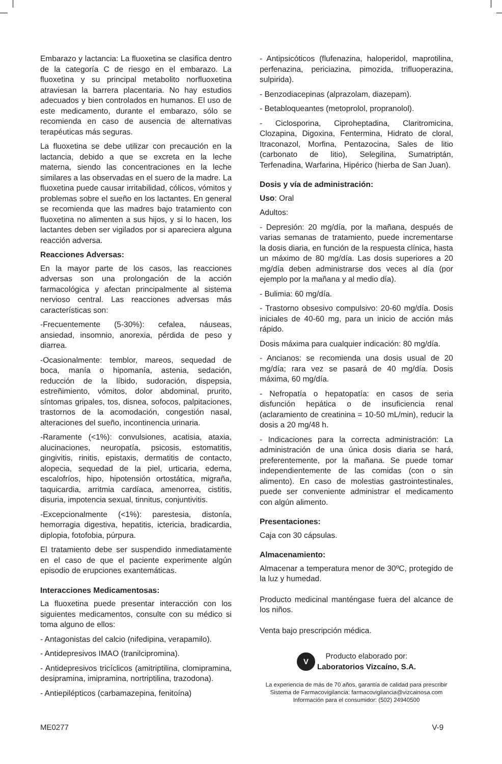Embarazo y lactancia: La fluoxetina se clasifica dentro de la categoría C de riesgo en el embarazo. La fluoxetina y su principal metabolito norfluoxetina atraviesan la barrera placentaria. No hay estudios adecuados y bien controlados en humanos. El uso de este medicamento, durante el embarazo, sólo se recomienda en caso de ausencia de alternativas terapéuticas más seguras.
La fluoxetina se debe utilizar con precaución en la lactancia, debido a que se excreta en la leche materna, siendo las concentraciones en la leche similares a las observadas en el suero de la madre. La fluoxetina puede causar irritabilidad, cólicos, vómitos y problemas sobre el sueño en los lactantes. En general se recomienda que las madres bajo tratamiento con fluoxetina no alimenten a sus hijos, y si lo hacen, los lactantes deben ser vigilados por si apareciera alguna reacción adversa.
Reacciones Adversas:
En la mayor parte de los casos, las reacciones adversas son una prolongación de la acción farmacológica y afectan principalmente al sistema nervioso central. Las reacciones adversas más características son:
-Frecuentemente (5-30%): cefalea, náuseas, ansiedad, insomnio, anorexia, pérdida de peso y diarrea.
-Ocasionalmente: temblor, mareos, sequedad de boca, manía o hipomanía, astenia, sedación, reducción de la líbido, sudoración, dispepsia, estreñimiento, vómitos, dolor abdominal, prurito, síntomas gripales, tos, disnea, sofocos, palpitaciones, trastornos de la acomodación, congestión nasal, alteraciones del sueño, incontinencia urinaria.
-Raramente (<1%): convulsiones, acatisia, ataxia, alucinaciones, neuropatía, psicosis, estomatitis, gingivitis, rinitis, epistaxis, dermatitis de contacto, alopecia, sequedad de la piel, urticaria, edema, escalofríos, hipo, hipotensión ortostática, migraña, taquicardia, arritmia cardíaca, amenorrea, cistitis, disuria, impotencia sexual, tinnitus, conjuntivitis.
-Excepcionalmente (<1%): parestesia, distonía, hemorragia digestiva, hepatitis, ictericia, bradicardia, diplopia, fotofobia, púrpura.
El tratamiento debe ser suspendido inmediatamente en el caso de que el paciente experimente algún episodio de erupciones exantemáticas.
Interacciones Medicamentosas:
La fluoxetina puede presentar interacción con los siguientes medicamentos, consulte con su médico si toma alguno de ellos:
- Antagonistas del calcio (nifedipina, verapamilo).
- Antidepresivos IMAO (tranilcipromina).
- Antidepresivos tricíclicos (amitriptilina, clomipramina, desipramina, imipramina, nortriptilina, trazodona).
- Antiepilépticos (carbamazepina, fenitoína)
- Antipsicóticos (flufenazina, haloperidol, maprotilina, perfenazina, periciazina, pimozida, trifluoperazina, sulpirida).
- Benzodiacepinas (alprazolam, diazepam).
- Betabloqueantes (metoprolol, propranolol).
- Ciclosporina, Ciproheptadina, Claritromicina, Clozapina, Digoxina, Fentermina, Hidrato de cloral, Itraconazol, Morfina, Pentazocina, Sales de litio (carbonato de litio), Selegilina, Sumatriptán, Terfenadina, Warfarina, Hipérico (hierba de San Juan).
Dosis y vía de administración:
Uso: Oral
Adultos:
- Depresión: 20 mg/día, por la mañana, después de varias semanas de tratamiento, puede incrementarse la dosis diaria, en función de la respuesta clínica, hasta un máximo de 80 mg/día. Las dosis superiores a 20 mg/día deben administrarse dos veces al día (por ejemplo por la mañana y al medio día).
- Bulimia: 60 mg/día.
- Trastorno obsesivo compulsivo: 20-60 mg/día. Dosis iniciales de 40-60 mg, para un inicio de acción más rápido.
Dosis máxima para cualquier indicación: 80 mg/día.
- Ancianos: se recomienda una dosis usual de 20 mg/día; rara vez se pasará de 40 mg/día. Dosis máxima, 60 mg/día.
- Nefropatía o hepatopatía: en casos de seria disfunción hepática o de insuficiencia renal (aclaramiento de creatinina = 10-50 mL/min), reducir la dosis a 20 mg/48 h.
- Indicaciones para la correcta administración: La administración de una única dosis diaria se hará, preferentemente, por la mañana. Se puede tomar independientemente de las comidas (con o sin alimento). En caso de molestias gastrointestinales, puede ser conveniente administrar el medicamento con algún alimento.
Presentaciones:
Caja con 30 cápsulas.
Almacenamiento:
Almacenar a temperatura menor de 30ºC, protegido de la luz y humedad.
Producto medicinal manténgase fuera del alcance de los niños.
Venta bajo prescripción médica.
V Producto elaborado por:
Laboratorios Vizcaíno, S.A.
La experiencia de más de 70 años, garantía de calidad para prescribir
Sistema de Farmacovigilancia: farmacovigilancia@vizcainosa.com
Información para el consumidor: (502) 24940500
ME0277 V-9